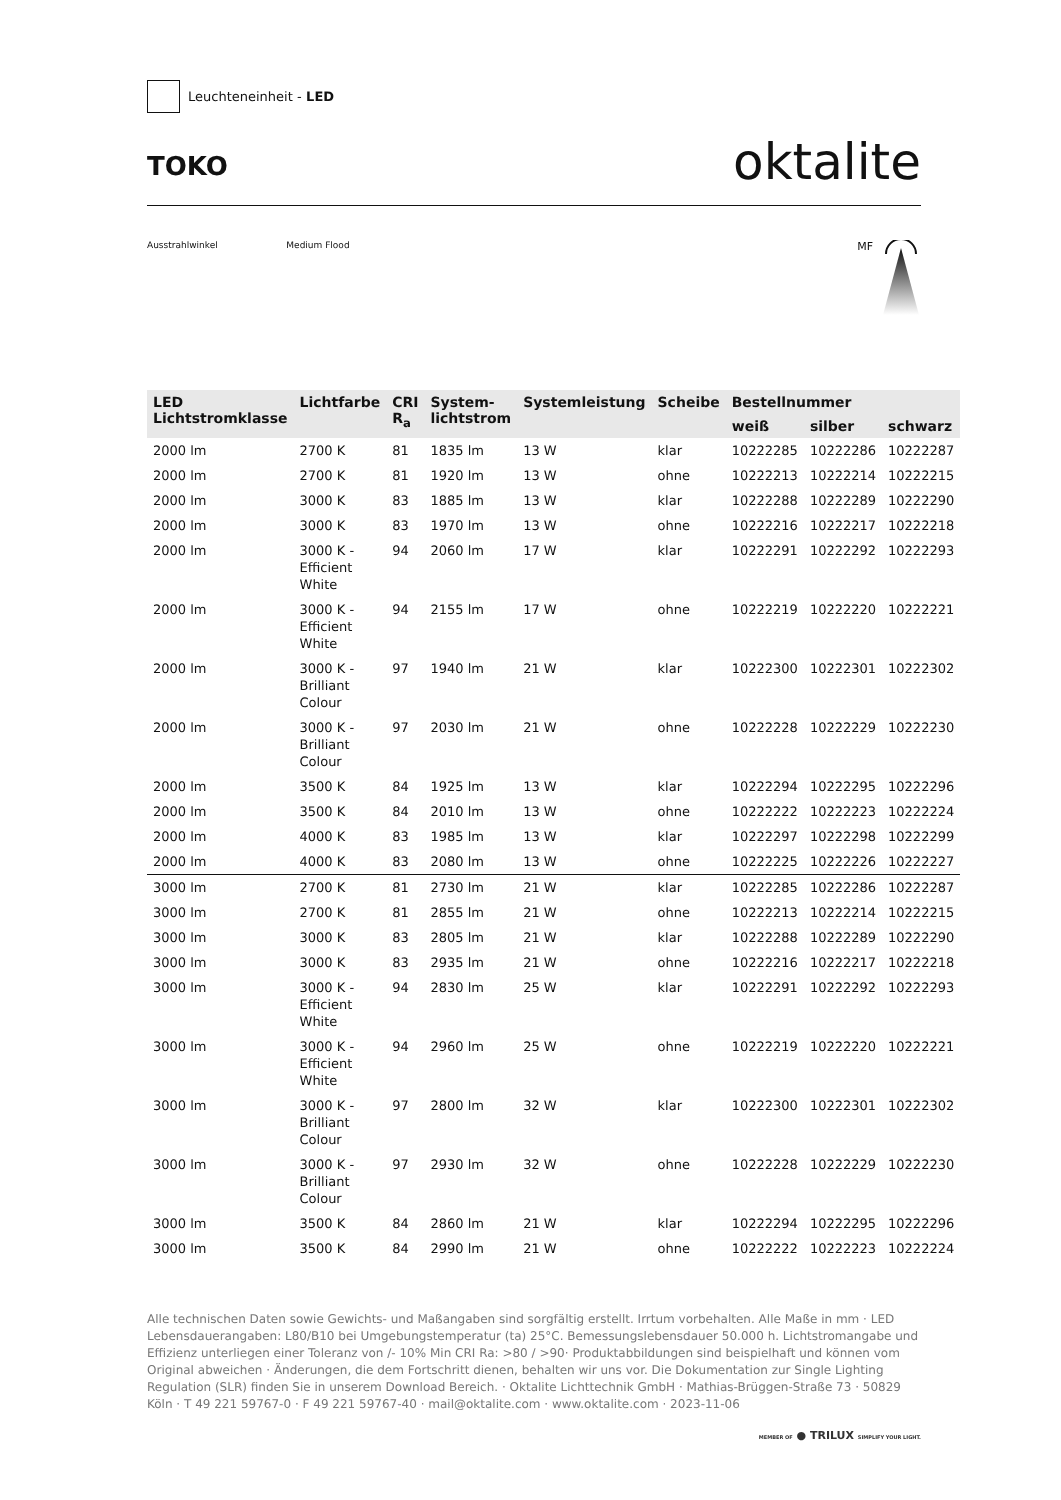Leuchteneinheit - LED
TOKO
oktalite
Ausstrahlwinkel Medium Flood
MF
| LED Lichtstromklasse | Lichtfarbe | CRI R<sub>a</sub> | System- lichtstrom | Systemleistung | Scheibe | Bestellnummer | | |
| --- | --- | --- | --- | --- | --- | --- | --- | --- |
| | | | | | | weiß | silber | schwarz |
| 2000 lm | 2700 K | 81 | 1835 lm | 13 W | klar | 10222285 | 10222286 | 10222287 |
| 2000 lm | 2700 K | 81 | 1920 lm | 13 W | ohne | 10222213 | 10222214 | 10222215 |
| 2000 lm | 3000 K | 83 | 1885 lm | 13 W | klar | 10222288 | 10222289 | 10222290 |
| 2000 lm | 3000 K | 83 | 1970 lm | 13 W | ohne | 10222216 | 10222217 | 10222218 |
| 2000 lm | 3000 K - Efficient White | 94 | 2060 lm | 17 W | klar | 10222291 | 10222292 | 10222293 |
| 2000 lm | 3000 K - Efficient White | 94 | 2155 lm | 17 W | ohne | 10222219 | 10222220 | 10222221 |
| 2000 lm | 3000 K - Brilliant Colour | 97 | 1940 lm | 21 W | klar | 10222300 | 10222301 | 10222302 |
| 2000 lm | 3000 K - Brilliant Colour | 97 | 2030 lm | 21 W | ohne | 10222228 | 10222229 | 10222230 |
| 2000 lm | 3500 K | 84 | 1925 lm | 13 W | klar | 10222294 | 10222295 | 10222296 |
| 2000 lm | 3500 K | 84 | 2010 lm | 13 W | ohne | 10222222 | 10222223 | 10222224 |
| 2000 lm | 4000 K | 83 | 1985 lm | 13 W | klar | 10222297 | 10222298 | 10222299 |
| 2000 lm | 4000 K | 83 | 2080 lm | 13 W | ohne | 10222225 | 10222226 | 10222227 |
| 3000 lm | 2700 K | 81 | 2730 lm | 21 W | klar | 10222285 | 10222286 | 10222287 |
| 3000 lm | 2700 K | 81 | 2855 lm | 21 W | ohne | 10222213 | 10222214 | 10222215 |
| 3000 lm | 3000 K | 83 | 2805 lm | 21 W | klar | 10222288 | 10222289 | 10222290 |
| 3000 lm | 3000 K | 83 | 2935 lm | 21 W | ohne | 10222216 | 10222217 | 10222218 |
| 3000 lm | 3000 K - Efficient White | 94 | 2830 lm | 25 W | klar | 10222291 | 10222292 | 10222293 |
| 3000 lm | 3000 K - Efficient White | 94 | 2960 lm | 25 W | ohne | 10222219 | 10222220 | 10222221 |
| 3000 lm | 3000 K - Brilliant Colour | 97 | 2800 lm | 32 W | klar | 10222300 | 10222301 | 10222302 |
| 3000 lm | 3000 K - Brilliant Colour | 97 | 2930 lm | 32 W | ohne | 10222228 | 10222229 | 10222230 |
| 3000 lm | 3500 K | 84 | 2860 lm | 21 W | klar | 10222294 | 10222295 | 10222296 |
| 3000 lm | 3500 K | 84 | 2990 lm | 21 W | ohne | 10222222 | 10222223 | 10222224 |
Alle technischen Daten sowie Gewichts- und Maßangaben sind sorgfältig erstellt. Irrtum vorbehalten. Alle Maße in mm · LED Lebensdauerangaben: L80/B10 bei Umgebungstemperatur (ta) 25°C. Bemessungslebensdauer 50.000 h. Lichtstromangabe und Effizienz unterliegen einer Toleranz von /- 10% Min CRI Ra: >80 / >90· Produktabbildungen sind beispielhaft und können vom Original abweichen · Änderungen, die dem Fortschritt dienen, behalten wir uns vor. Die Dokumentation zur Single Lighting Regulation (SLR) finden Sie in unserem Download Bereich. · Oktalite Lichttechnik GmbH · Mathias-Brüggen-Straße 73 · 50829 Köln · T 49 221 59767-0 · F 49 221 59767-40 · mail@oktalite.com · www.oktalite.com · 2023-11-06
MEMBER OF ● TRILUX SIMPLIFY YOUR LIGHT.